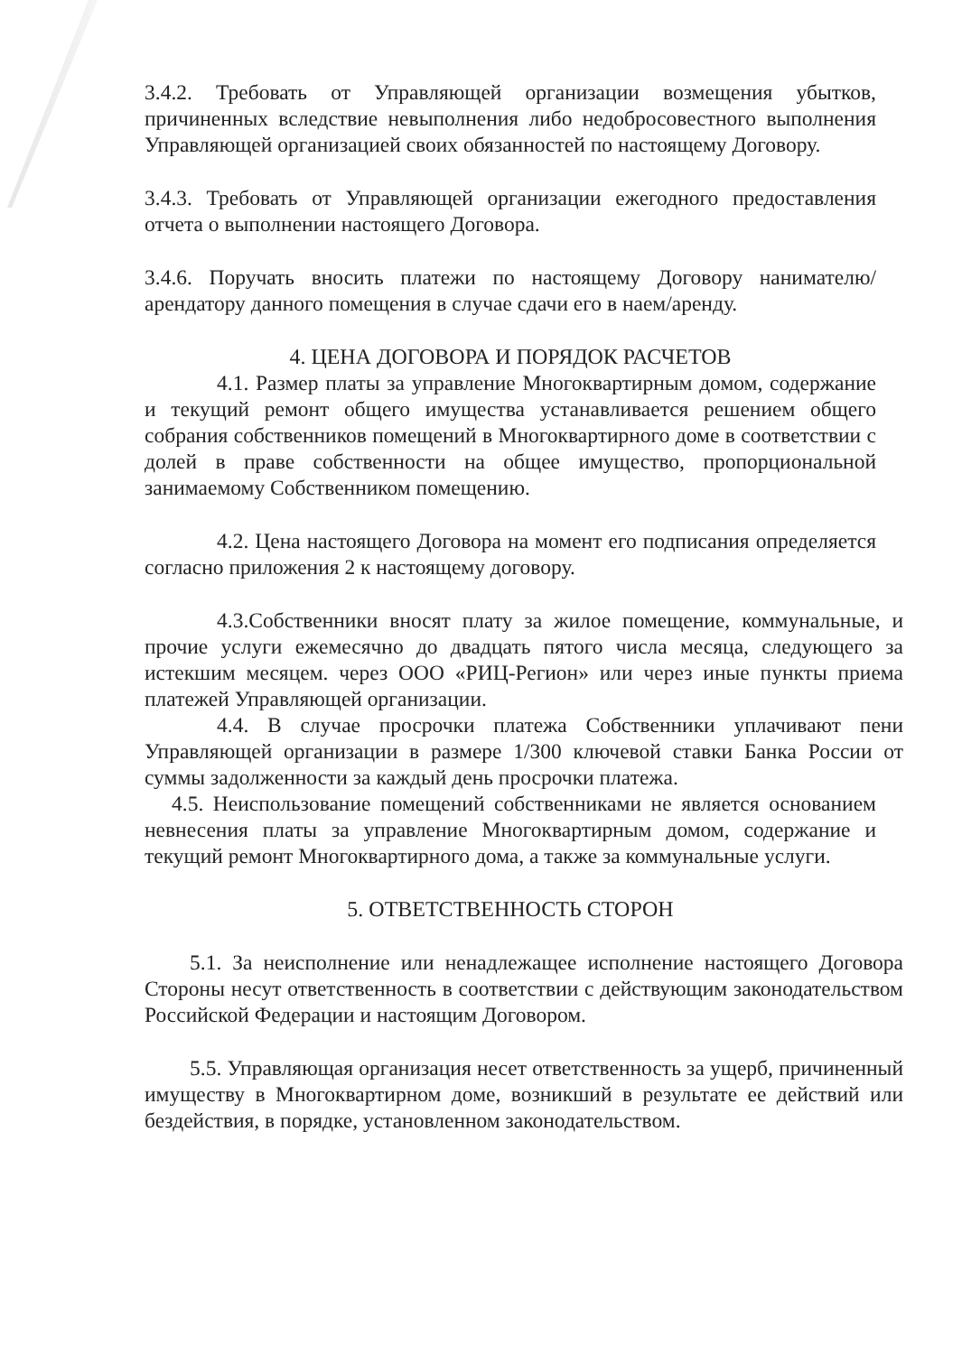3.4.2. Требовать от Управляющей организации возмещения убытков, причиненных вследствие невыполнения либо недобросовестного выполнения Управляющей организацией своих обязанностей по настоящему Договору.
3.4.3. Требовать от Управляющей организации ежегодного предоставления отчета о выполнении настоящего Договора.
3.4.6. Поручать вносить платежи по настоящему Договору нанимателю/арендатору данного помещения в случае сдачи его в наем/аренду.
4. ЦЕНА ДОГОВОРА И ПОРЯДОК РАСЧЕТОВ
4.1. Размер платы за управление Многоквартирным домом, содержание и текущий ремонт общего имущества устанавливается решением общего собрания собственников помещений в Многоквартирного доме в соответствии с долей в праве собственности на общее имущество, пропорциональной занимаемому Собственником помещению.
4.2. Цена настоящего Договора на момент его подписания определяется согласно приложения 2 к настоящему договору.
4.3.Собственники вносят плату за жилое помещение, коммунальные, и прочие услуги ежемесячно до двадцать пятого числа месяца, следующего за истекшим месяцем. через ООО «РИЦ-Регион» или через иные пункты приема платежей Управляющей организации.
4.4. В случае просрочки платежа Собственники уплачивают пени Управляющей организации в размере 1/300 ключевой ставки Банка России от суммы задолженности за каждый день просрочки платежа.
4.5. Неиспользование помещений собственниками не является основанием невнесения платы за управление Многоквартирным домом, содержание и текущий ремонт Многоквартирного дома, а также за коммунальные услуги.
5. ОТВЕТСТВЕННОСТЬ СТОРОН
5.1. За неисполнение или ненадлежащее исполнение настоящего Договора Стороны несут ответственность в соответствии с действующим законодательством Российской Федерации и настоящим Договором.
5.5. Управляющая организация несет ответственность за ущерб, причиненный имуществу в Многоквартирном доме, возникший в результате ее действий или бездействия, в порядке, установленном законодательством.